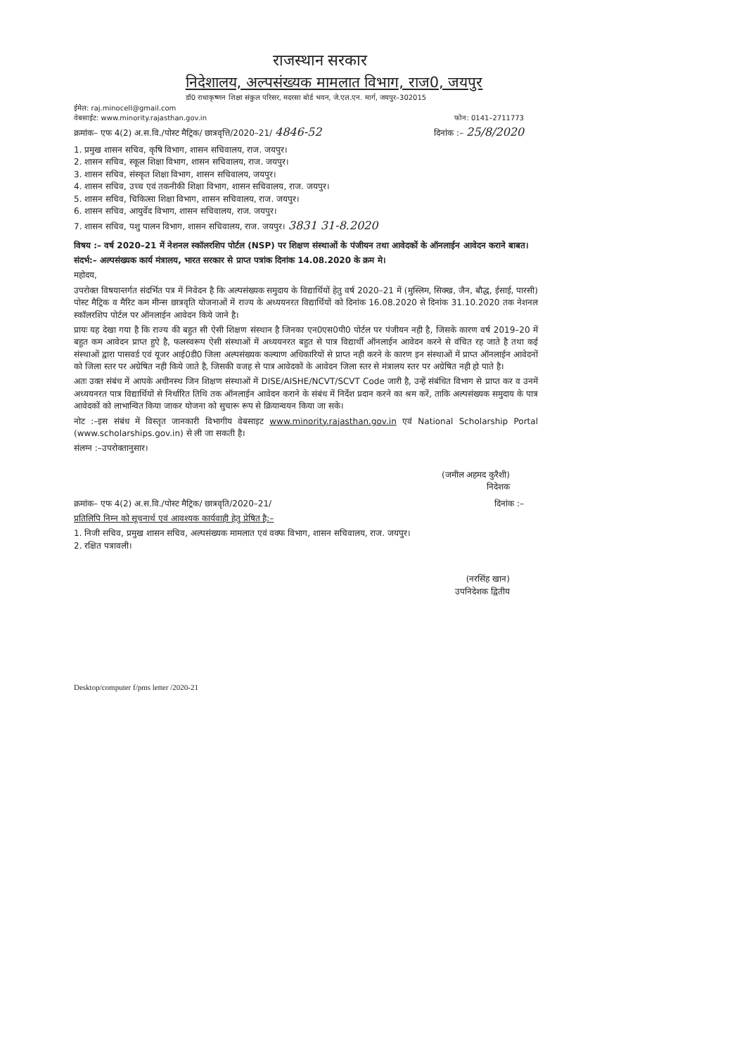राजस्थान सरकार
निदेशालय, अल्पसंख्यक मामलात विभाग, राज0, जयपुर
डॉ0 राधाकृष्णन शिक्षा संकुल परिसर, मदरसा बोर्ड भवन, जे.एल.एन. मार्ग, जयपुर–302015
ईमेल: raj.minocell@gmail.com
वेबसाईट: www.minority.rajasthan.gov.in फोन: 0141–2711773
क्रमांक– एफ 4(2) अ.स.वि./पोस्ट मैट्रिक/ छात्रवृत्ति/2020–21/ 4846-52 दिनांक :– 25/8/2020
1. प्रमुख शासन सचिव, कृषि विभाग, शासन सचिवालय, राज. जयपुर।
2. शासन सचिव, स्कूल शिक्षा विभाग, शासन सचिवालय, राज. जयपुर।
3. शासन सचिव, संस्कृत शिक्षा विभाग, शासन सचिवालय, जयपुर।
4. शासन सचिव, उच्च एवं तकनीकी शिक्षा विभाग, शासन सचिवालय, राज. जयपुर।
5. शासन सचिव, चिकित्सा शिक्षा विभाग, शासन सचिवालय, राज. जयपुर।
6. शासन सचिव, आयुर्वेद विभाग, शासन सचिवालय, राज. जयपुर।
7. शासन सचिव, पशु पालन विभाग, शासन सचिवालय, राज. जयपुर। 3831 31-8.2020
विषय :– वर्ष 2020–21 में नेशनल स्कॉलरशिप पोर्टल (NSP) पर शिक्षण संस्थाओं के पंजीयन तथा आवेदकों के ऑनलाईन आवेदन कराने बाबत।
संदर्भ:– अल्पसंख्यक कार्य मंत्रालय, भारत सरकार से प्राप्त पत्रांक दिनांक 14.08.2020 के क्रम मे।
महोदय,
उपरोक्त विषयान्तर्गत संदर्भित पत्र में निवेदन है कि अल्पसंख्यक समुदाय के विद्यार्थियों हेतु वर्ष 2020–21 में (मुस्लिम, सिक्ख, जैन, बौद्ध, ईसाई, पारसी) पोस्ट मैट्रिक व मैरिट कम मीन्स छात्रवृति योजनाओं में राज्य के अध्ययनरत विद्यार्थियों को दिनांक 16.08.2020 से दिनांक 31.10.2020 तक नेशनल स्कॉलरशिप पोर्टल पर ऑनलाईन आवेदन किये जाने है।
प्रायः यह देखा गया है कि राज्य की बहुत सी ऐसी शिक्षण संस्थान है जिनका एन0एस0पी0 पोर्टल पर पंजीयन नही है, जिसके कारण वर्ष 2019–20 में बहुत कम आवेदन प्राप्त हुऐ है, फलस्वरूप ऐसी संस्थाओं में अध्ययनरत बहुत से पात्र विद्यार्थी ऑनलाईन आवेदन करने से वंचित रह जाते है तथा कई संस्थाओं द्वारा पासवर्ड एवं यूजर आई0डी0 जिला अल्पसंख्यक कल्याण अधिकारियों से प्राप्त नही करने के कारण इन संस्थाओं में प्राप्त ऑनलाईन आवेदनों को जिला स्तर पर अग्रेषित नही किये जाते है, जिसकी वजह से पात्र आवेदकों के आवेदन जिला स्तर से मंत्रालय स्तर पर अग्रेषित नही हो पाते है।
अतः उक्त संबंध में आपके अधीनस्थ जिन शिक्षण संस्थाओं में DISE/AISHE/NCVT/SCVT Code जारी है, उन्हें संबंधित विभाग से प्राप्त कर व उनमें अध्ययनरत पात्र विद्यार्थियों से निर्धारित तिथि तक ऑनलाईन आवेदन कराने के संबंध में निर्देश प्रदान करने का श्रम करें, ताकि अल्पसंख्यक समुदाय के पात्र आवेदकों को लाभान्वित किया जाकर योजना को सुचारू रूप से क्रियान्वयन किया जा सके।
नोट :–इस संबंध में विस्तृत जानकारी विभागीय वेबसाइट www.minority.rajasthan.gov.in एवं National Scholarship Portal (www.scholarships.gov.in) से ली जा सकती है।
संलग्न :–उपरोक्तानुसार।
(जमील अहमद कुरैशी)
निदेशक
क्रमांक– एफ 4(2) अ.स.वि./पोस्ट मैट्रिक/ छात्रवृति/2020–21/ दिनांक :–
प्रतिलिपि निम्न को सूचनार्थ एवं आवश्यक कार्यवाही हेतु प्रेषित है:–
1. निजी सचिव, प्रमुख शासन सचिव, अल्पसंख्यक मामलात एवं वक्फ विभाग, शासन सचिवालय, राज. जयपुर।
2. रक्षित पत्रावली।
(नरसिंह खान)
उपनिदेशक द्वितीय
Desktop/computer f/pms letter /2020-21